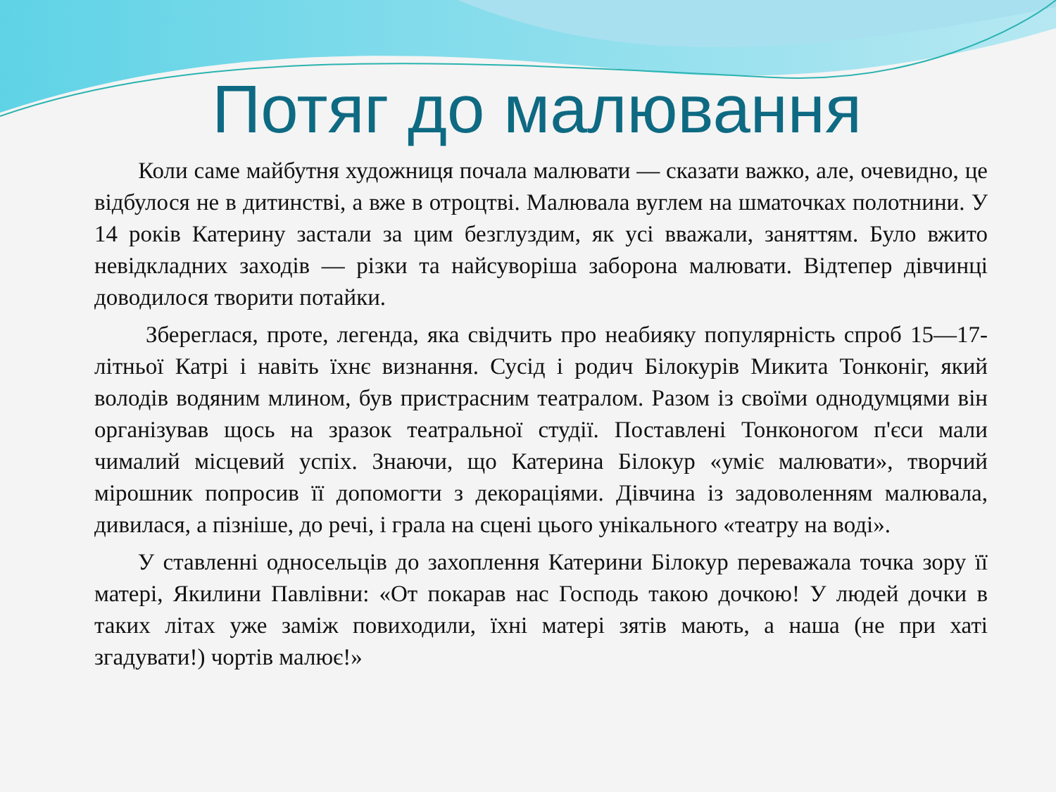Потяг до малювання
Коли саме майбутня художниця почала малювати — сказати важко, але, очевидно, це відбулося не в дитинстві, а вже в отроцтві. Малювала вуглем на шматочках полотнини. У 14 років Катерину застали за цим безглуздим, як усі вважали, заняттям. Було вжито невідкладних заходів — різки та найсуворіша заборона малювати. Відтепер дівчинці доводилося творити потайки.
Збереглася, проте, легенда, яка свідчить про неабияку популярність спроб 15—17-літньої Катрі і навіть їхнє визнання. Сусід і родич Білокурів Микита Тонконіг, який володів водяним млином, був пристрасним театралом. Разом із своїми однодумцями він організував щось на зразок театральної студії. Поставлені Тонконогом п'єси мали чималий місцевий успіх. Знаючи, що Катерина Білокур «уміє малювати», творчий мірошник попросив її допомогти з декораціями. Дівчина із задоволенням малювала, дивилася, а пізніше, до речі, і грала на сцені цього унікального «театру на воді».
У ставленні односельців до захоплення Катерини Білокур переважала точка зору її матері, Якилини Павлівни: «От покарав нас Господь такою дочкою! У людей дочки в таких літах уже заміж повиходили, їхні матері зятів мають, а наша (не при хаті згадувати!) чортів малює!»